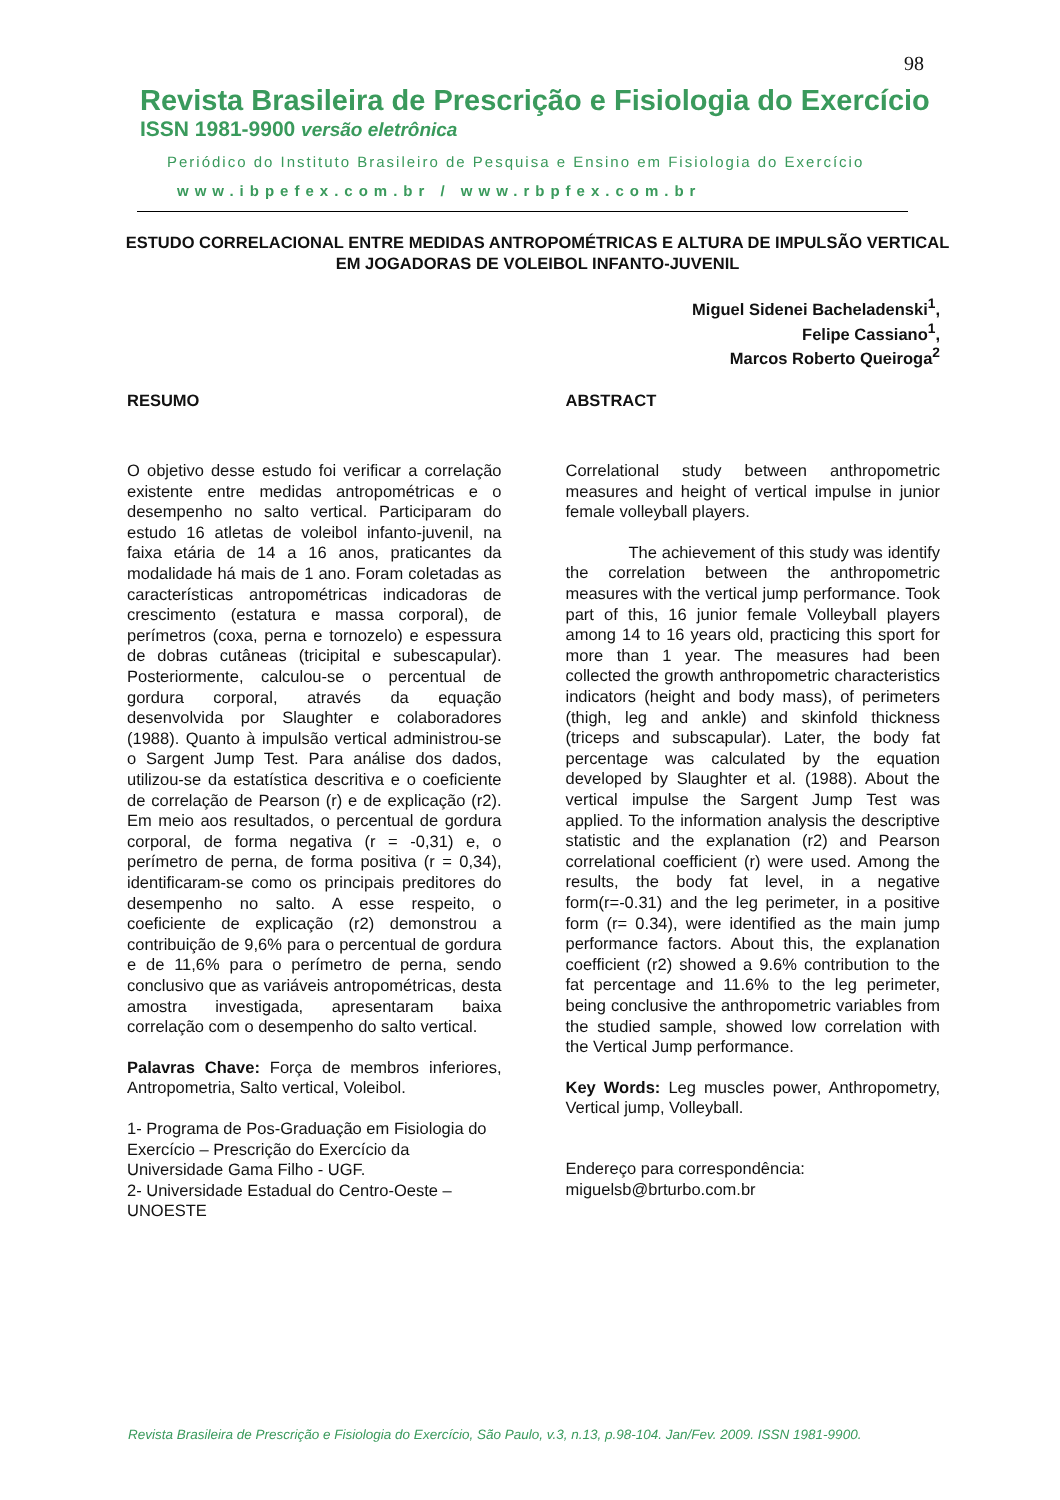98
Revista Brasileira de Prescrição e Fisiologia do Exercício
ISSN 1981-9900 versão eletrônica
Periódico do Instituto Brasileiro de Pesquisa e Ensino em Fisiologia do Exercício
www.ibpefex.com.br / www.rbpfex.com.br
ESTUDO CORRELACIONAL ENTRE MEDIDAS ANTROPOMÉTRICAS E ALTURA DE IMPULSÃO VERTICAL EM JOGADORAS DE VOLEIBOL INFANTO-JUVENIL
Miguel Sidenei Bacheladenski<sup>1</sup>,
Felipe Cassiano<sup>1</sup>,
Marcos Roberto Queiroga<sup>2</sup>
RESUMO
O objetivo desse estudo foi verificar a correlação existente entre medidas antropométricas e o desempenho no salto vertical. Participaram do estudo 16 atletas de voleibol infanto-juvenil, na faixa etária de 14 a 16 anos, praticantes da modalidade há mais de 1 ano. Foram coletadas as características antropométricas indicadoras de crescimento (estatura e massa corporal), de perímetros (coxa, perna e tornozelo) e espessura de dobras cutâneas (tricipital e subescapular). Posteriormente, calculou-se o percentual de gordura corporal, através da equação desenvolvida por Slaughter e colaboradores (1988). Quanto à impulsão vertical administrou-se o Sargent Jump Test. Para análise dos dados, utilizou-se da estatística descritiva e o coeficiente de correlação de Pearson (r) e de explicação (r2). Em meio aos resultados, o percentual de gordura corporal, de forma negativa (r = -0,31) e, o perímetro de perna, de forma positiva (r = 0,34), identificaram-se como os principais preditores do desempenho no salto. A esse respeito, o coeficiente de explicação (r2) demonstrou a contribuição de 9,6% para o percentual de gordura e de 11,6% para o perímetro de perna, sendo conclusivo que as variáveis antropométricas, desta amostra investigada, apresentaram baixa correlação com o desempenho do salto vertical.
Palavras Chave: Força de membros inferiores, Antropometria, Salto vertical, Voleibol.
1- Programa de Pos-Graduação em Fisiologia do Exercício – Prescrição do Exercício da Universidade Gama Filho - UGF.
2- Universidade Estadual do Centro-Oeste – UNOESTE
ABSTRACT
Correlational study between anthropometric measures and height of vertical impulse in junior female volleyball players.
The achievement of this study was identify the correlation between the anthropometric measures with the vertical jump performance. Took part of this, 16 junior female Volleyball players among 14 to 16 years old, practicing this sport for more than 1 year. The measures had been collected the growth anthropometric characteristics indicators (height and body mass), of perimeters (thigh, leg and ankle) and skinfold thickness (triceps and subscapular). Later, the body fat percentage was calculated by the equation developed by Slaughter et al. (1988). About the vertical impulse the Sargent Jump Test was applied. To the information analysis the descriptive statistic and the explanation (r2) and Pearson correlational coefficient (r) were used. Among the results, the body fat level, in a negative form(r=-0.31) and the leg perimeter, in a positive form (r= 0.34), were identified as the main jump performance factors. About this, the explanation coefficient (r2) showed a 9.6% contribution to the fat percentage and 11.6% to the leg perimeter, being conclusive the anthropometric variables from the studied sample, showed low correlation with the Vertical Jump performance.
Key Words: Leg muscles power, Anthropometry, Vertical jump, Volleyball.
Endereço para correspondência:
miguelsb@brturbo.com.br
Revista Brasileira de Prescrição e Fisiologia do Exercício, São Paulo, v.3, n.13, p.98-104. Jan/Fev. 2009. ISSN 1981-9900.